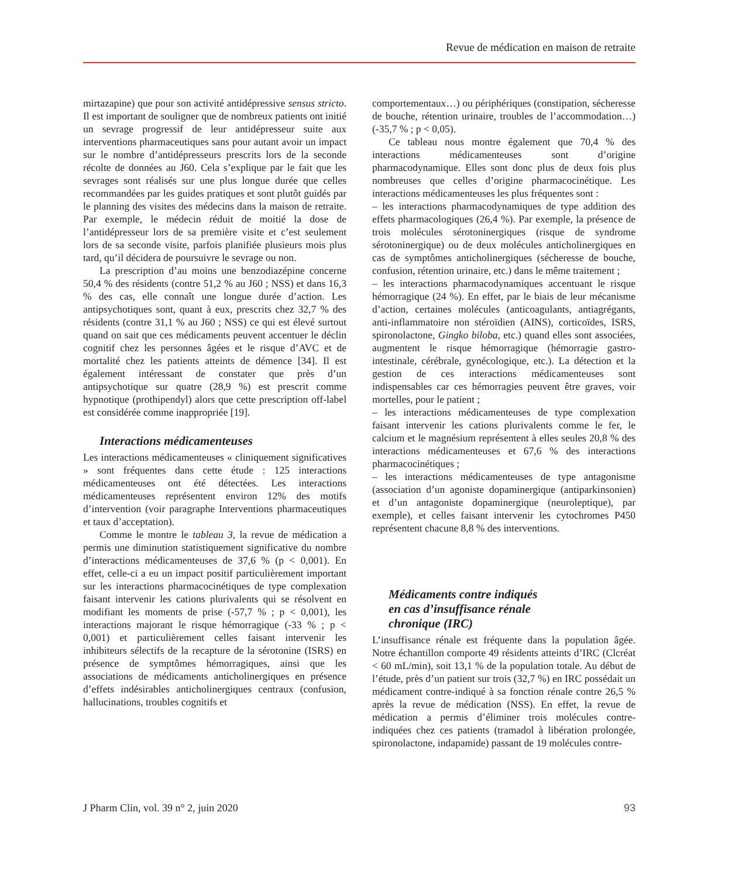Revue de médication en maison de retraite
mirtazapine) que pour son activité antidépressive sensus stricto. Il est important de souligner que de nombreux patients ont initié un sevrage progressif de leur antidépresseur suite aux interventions pharmaceutiques sans pour autant avoir un impact sur le nombre d’antidépresseurs prescrits lors de la seconde récolte de données au J60. Cela s’explique par le fait que les sevrages sont réalisés sur une plus longue durée que celles recommandées par les guides pratiques et sont plutôt guidés par le planning des visites des médecins dans la maison de retraite. Par exemple, le médecin réduit de moitié la dose de l’antidépresseur lors de sa première visite et c’est seulement lors de sa seconde visite, parfois planifiée plusieurs mois plus tard, qu’il décidera de poursuivre le sevrage ou non.
La prescription d’au moins une benzodiazépine concerne 50,4 % des résidents (contre 51,2 % au J60 ; NSS) et dans 16,3 % des cas, elle connaît une longue durée d’action. Les antipsychotiques sont, quant à eux, prescrits chez 32,7 % des résidents (contre 31,1 % au J60 ; NSS) ce qui est élevé surtout quand on sait que ces médicaments peuvent accentuer le déclin cognitif chez les personnes âgées et le risque d’AVC et de mortalité chez les patients atteints de démence [34]. Il est également intéressant de constater que près d’un antipsychotique sur quatre (28,9 %) est prescrit comme hypnotique (prothipendyl) alors que cette prescription off-label est considérée comme inappropriée [19].
Interactions médicamenteuses
Les interactions médicamenteuses « cliniquement significatives » sont fréquentes dans cette étude : 125 interactions médicamenteuses ont été détectées. Les interactions médicamenteuses représentent environ 12% des motifs d’intervention (voir paragraphe Interventions pharmaceutiques et taux d’acceptation).
Comme le montre le tableau 3, la revue de médication a permis une diminution statistiquement significative du nombre d’interactions médicamenteuses de 37,6 % (p < 0,001). En effet, celle-ci a eu un impact positif particulièrement important sur les interactions pharmacocinétiques de type complexation faisant intervenir les cations plurivalents qui se résolvent en modifiant les moments de prise (-57,7 % ; p < 0,001), les interactions majorant le risque hémorragique (-33 % ; p < 0,001) et particulièrement celles faisant intervenir les inhibiteurs sélectifs de la recapture de la sérotonine (ISRS) en présence de symptômes hémorragiques, ainsi que les associations de médicaments anticholinergiques en présence d’effets indésirables anticholinergiques centraux (confusion, hallucinations, troubles cognitifs et
comportementaux…) ou périphériques (constipation, sécheresse de bouche, rétention urinaire, troubles de l’accommodation…) (-35,7 % ; p < 0,05).
Ce tableau nous montre également que 70,4 % des interactions médicamenteuses sont d’origine pharmacodynamique. Elles sont donc plus de deux fois plus nombreuses que celles d’origine pharmacocinétique. Les interactions médicamenteuses les plus fréquentes sont :
– les interactions pharmacodynamiques de type addition des effets pharmacologiques (26,4 %). Par exemple, la présence de trois molécules sérotoninergiques (risque de syndrome sérotoninergique) ou de deux molécules anticholinergiques en cas de symptômes anticholinergiques (sécheresse de bouche, confusion, rétention urinaire, etc.) dans le même traitement ;
– les interactions pharmacodynamiques accentuant le risque hémorragique (24 %). En effet, par le biais de leur mécanisme d’action, certaines molécules (anticoagulants, antiagrégants, anti-inflammatoire non stéroïdien (AINS), corticoïdes, ISRS, spironolactone, Gingko biloba, etc.) quand elles sont associées, augmentent le risque hémorragique (hémorragie gastro-intestinale, cérébrale, gynécologique, etc.). La détection et la gestion de ces interactions médicamenteuses sont indispensables car ces hémorragies peuvent être graves, voir mortelles, pour le patient ;
– les interactions médicamenteuses de type complexation faisant intervenir les cations plurivalents comme le fer, le calcium et le magnésium représentent à elles seules 20,8 % des interactions médicamenteuses et 67,6 % des interactions pharmacocinétiques ;
– les interactions médicamenteuses de type antagonisme (association d’un agoniste dopaminergique (antiparkinsonien) et d’un antagoniste dopaminergique (neuroleptique), par exemple), et celles faisant intervenir les cytochromes P450 représentent chacune 8,8 % des interventions.
Médicaments contre indiqués
en cas d’insuffisance rénale
chronique (IRC)
L’insuffisance rénale est fréquente dans la population âgée. Notre échantillon comporte 49 résidents atteints d’IRC (Clcréat < 60 mL/min), soit 13,1 % de la population totale. Au début de l’étude, près d’un patient sur trois (32,7 %) en IRC possédait un médicament contre-indiqué à sa fonction rénale contre 26,5 % après la revue de médication (NSS). En effet, la revue de médication a permis d’éliminer trois molécules contre-indiquées chez ces patients (tramadol à libération prolongée, spironolactone, indapamide) passant de 19 molécules contre-
J Pharm Clin, vol. 39 n° 2, juin 2020 93